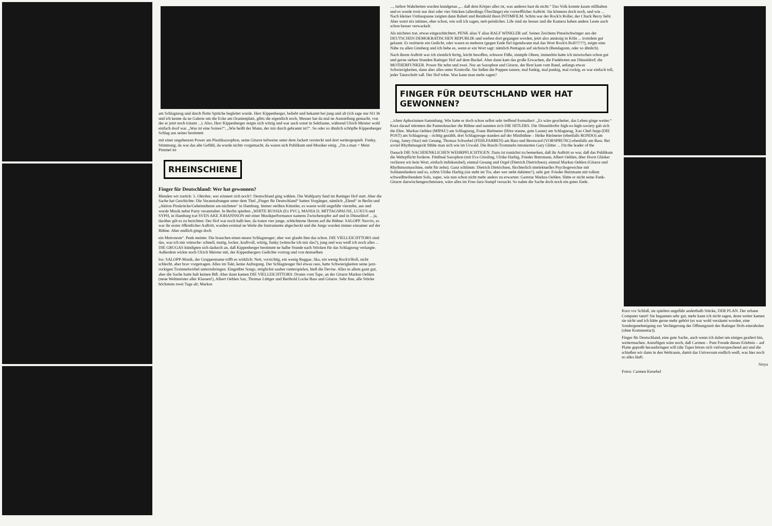am Schlagzeug und durch flotte Sprüche begleitet wurde. Herr Kippenberger, beliebt und bekannt bei jung und alt (ich sage nur SO 36 und ich kenne da ne Galerie um die Ecke am Oranienplatz, gibts die eigentlich noch, Meuser hat da mal ne Ausstellung gemacht, von der er jetzt noch träumt ...). Also, Herr Kippenberger zeigte sich witzig und war auch sonst in Sektlaune, während Ulrich Meister wohl einfach doof war. „Was ist eine Soiree?“, „Wie heißt der Mann, der mir durch gebrannt ist?“. So oder so ähnlich schöpfte Kippenberger Schlag aus seiner bestimmt
mit einer ungeheuren Power am Plastiksaxophon, seine Gitarre teilweise unter dem Jackett versteckt und dort weitergespielt. Funky, Stimmung, da war das alte Gefühl, da wurde nichts vorgemacht, da waren sich Publikum und Musiker einig. „I'm a man = Mein Pimmel ist
RHEINSCHIENE
Finger für Deutschland: Wer hat gewonnen?
Blenden wir zurück: 5. Oktober, wer erinnert sich noch?: Deutschland ging wählen. Die Wahlparty fand im Ratinger Hof statt. Aber die Sache hat Geschichte: Die Veranstaltungen unter dem Titel „Finger für Deutschland“ hatten Vorgänger, nämlich „Elend“ in Berlin und „Aktion Pisskrücke/Geheimdienst am nächsten“ in Hamburg. Immer stellten Künstler, es waren wohl ungefähr vierzehn, aus und wurde Musik nebst Party veranstaltet. In Berlin spielten „WHITE RUSSIA (Ex PVC), MANIA D, MITTAGSPAUSE, LUXUS und SYPH, in Hamburg trat SVEN AKE JOHANNSON mit einer Musikperformance namens Zwischenopfer auf und in Düsseldorf ... ja, darüber gilt es zu berichten: Der Hof war noch halb leer, da traten vier junge, schüchterne Herren auf die Bühne: SALOPP. Nervös, es war ihr erster öffentlicher Auftritt, wurden erstmal ne Weile die Instrumente abgecheckt und die Jungs wurden immer einsamer auf der Bühne. Aber endlich gings doch
ein Metronom“. Penk meinte: Die brauchen einen neuen Schlagzeuger; aber wer glaubt ihm das schon. DIE VIELLEICHTTORS sind das, was ich mir wünsche: schnell, mutig, locker, kraftvoll, witzig, funky (wünsche ich mir das?), jung und was weiß ich noch alles ... DIE GRUGAS kündigten sich dadurch an, daß Kippenberger bestimmt ne halbe Stunde nach Stöcken für das Schlagzeug verlangte. Außerdem wirkte noch Ulrich Meister mit, der Kippenbergers Gedichte vortrug und von demselben
los: SALOPP-Musik, der Gruppenname trifft es wirklich: Nett, vorsichtig, ein wenig Reggae, Ska, ein wenig Rock'n'Roll, nicht schlecht, aber brav vorgetragen. Alles im Takt, keine Aufregung. Der Schlagzeuger fiel etwas raus, hatte Schwierigkeiten seine jazz-rockigen Trommelwirbel unterzubringen. Eingeübte Songs, möglichst sauber runterspielen, hieß die Devise. Alles in allem ganz gut, aber die Sache hatte halt keinen Biß. Aber dann kamen DIE VIELLEICHTTORS: Drums vom Tape, an der Gitarre Markus Oehlen (neue Weltmeister aller Klassen!), Albert Oehlen Sax, Thomas Lüttger und Berthold Locke Bass und Gitarre. Sehr free, alle Stücke höchstens zwei Tage alt; Markus
..., tiefere Wahrheiten wurden kundgetan „... daß dein Körper alles ist, was anderes hast du nicht.“ Das Volk konnte kaum stillhalten und es wurde trotz nur drei oder vier Stücken (allerdings Überlänge) ein vortrefflicher Auftritt. Sie könnens doch noch, und wie ... Nach kleiner Umbaupause zeigten dann Babett und Reinhold ihren INTIMFILM. Schön war der Rock'n Roller, der Chuck Berry liebt. Aber sonst nix intimes, eher schon, wie soll ich sagen, nett-peinliches. Life sind sie besser und die Kamera haben andere Leute auch schon besser verwackelt.
Als nächstes trat, etwas eingeschüchtert, PENK alias Y alias RALF WINKLER auf. Seines Zeichens Pinselschwinger aus der DEUTSCHEN DEMOKRATISCHEN REPUBLIK und soeben dort gegangen worden, jetzt also ansässig in Köln ... trotzdem gut gelaunt. Er rezitierte ein Gedicht, oder waren es mehrere (gegen Ende fiel irgendwann mal das Wort Rock'n Roll?!???), zeigte eine Nähe zu allen Ginsberg und ich liebe es, wenn er ein Wort sagt: nämlich Pentagon auf sächsisch (Bendagonn, oder so ähnlich).
Nach ihrem Auftritt war ich ziemlich fertig, leicht besoffen, schwere Füße, stumpfe Ohren, immerhin hatte ich inzwischen schon gut und gerne sieben Stunden Ratinger Hof auf dem Buckel. Aber dann kam das große Erwachen, die Funkboten aus Düsseldorf; die MOTHERFUNKER. Power für zehn und zwei. Nur an Saxophon und Gitarre, der Rest kam vom Band, anfangs etwas Schwierigkeiten, dann aber alles unter Kontrolle. Sie ließen die Puppen tanzen, mal funkig, mal punkig, mal rockig, es war einfach toll, jeder Tanzschritt saß. Der Hof tobte. Was kann man mehr sagen?
FINGER FÜR DEUTSCHLAND WER HAT GEWONNEN?
...ichen Aphorismen-Sammlung. Wie hatte er doch schon selbst sehr treffend formuliert: „Es wäre gescheiter, das Leben ginge weiter.“ Kurz darauf stürmten die Panzerknacker die Bühne und nannten sich DIE HITLERS. Die Düsseldorfer high-so-high-society gab sich die Ehre. Markus Oehlen (MIPAU) am Schlagzeug, Franz Bielmeier (Höre staune, gute Laune) am Schlagzeug, Xao Chef-Sepp (DIE POST) am Schlagzeug – richtig gezählt, drei Schlagzeuge standen auf der Minibühne – Heike Bielmeier (ebenfalls RONDO) am Gong, Janey (Star) mit Gesang, Thomas Schwebel (FEHLFARBEN) am Bass und Bernward (VORSPRUNG) ebenfalls am Bass. Bei soviel Rhythmusgerät fühlte man sich wie im Urwald. Die Busch-Trommeln intonierten Gary Glitter ... I'm the leader of the
Danach DIE NACHDENKLICHEN WEHRPFLICHTIGEN. Dazu ist zunächst zu bemerken, daß ihr Auftritt so war, daß das Publikum die Wehrpflicht forderte. Fünfmal Saxophon (mit Eva Gössling, Ulrike Harbig, Frieder Butzmann, Albert Oehlen, über Horst Gläsker verlieren wir kein Wort, einfach indiskutabel), einmal Gesang und Orgel (Dietrich Dietrichsen), einmal Markus Oehlen (Gitarre und Rhythmusmaschine, steht für zehn). Ganz schlimm: Dietrich Dietrichsen, fürchterlich intelektuelles Psychogewichse mit Soldatenliedern und so, schön Ulrike Harbig (sie steht im Tor, aber wer steht dahinter?), sehr gut: Frieder Butzmann mit tollem schweißtreibendem Solo, super, wie nun schon nicht mehr anders zu erwarten: Gaststar Markus Oehlen. Hätte er nicht seine Funk-Gitarre dazwischengeschmissen, wäre alles im Free-Jazz-Sumpf versackt. So nahm die Sache doch noch ein gutes Ende.
Kurz vor Schluß, sie spielten ungefähr anderthalb Stücke, DER PLAN. Der urbane Computer tanzt! Sie begannen sehr gut, mehr kann ich nicht sagen, denn weiter kamen sie nicht und ich hätte gerne mehr gehört (es war wohl versäumt worden, eine Sondergenehmigung zur Verlängerung der Öffnungszeit des Ratinger Hofs einzuholen (ohne Kommentar)).
Finger für Deutschland, eine gute Sache, auch wenn ich dabei um einiges gealtert bin, weitermachen. Anzufügen wäre noch, daß Carmen – Pure Freude dieses Erlebnis – auf Platte gepreßt herausbringen will (die Tapes hören sich vielversprechend an) und die schießen wir dann in den Weltraum, damit das Universum endlich weiß, was hier noch so alles läuft.
Stoya
Fotos: Carmen Knoebel